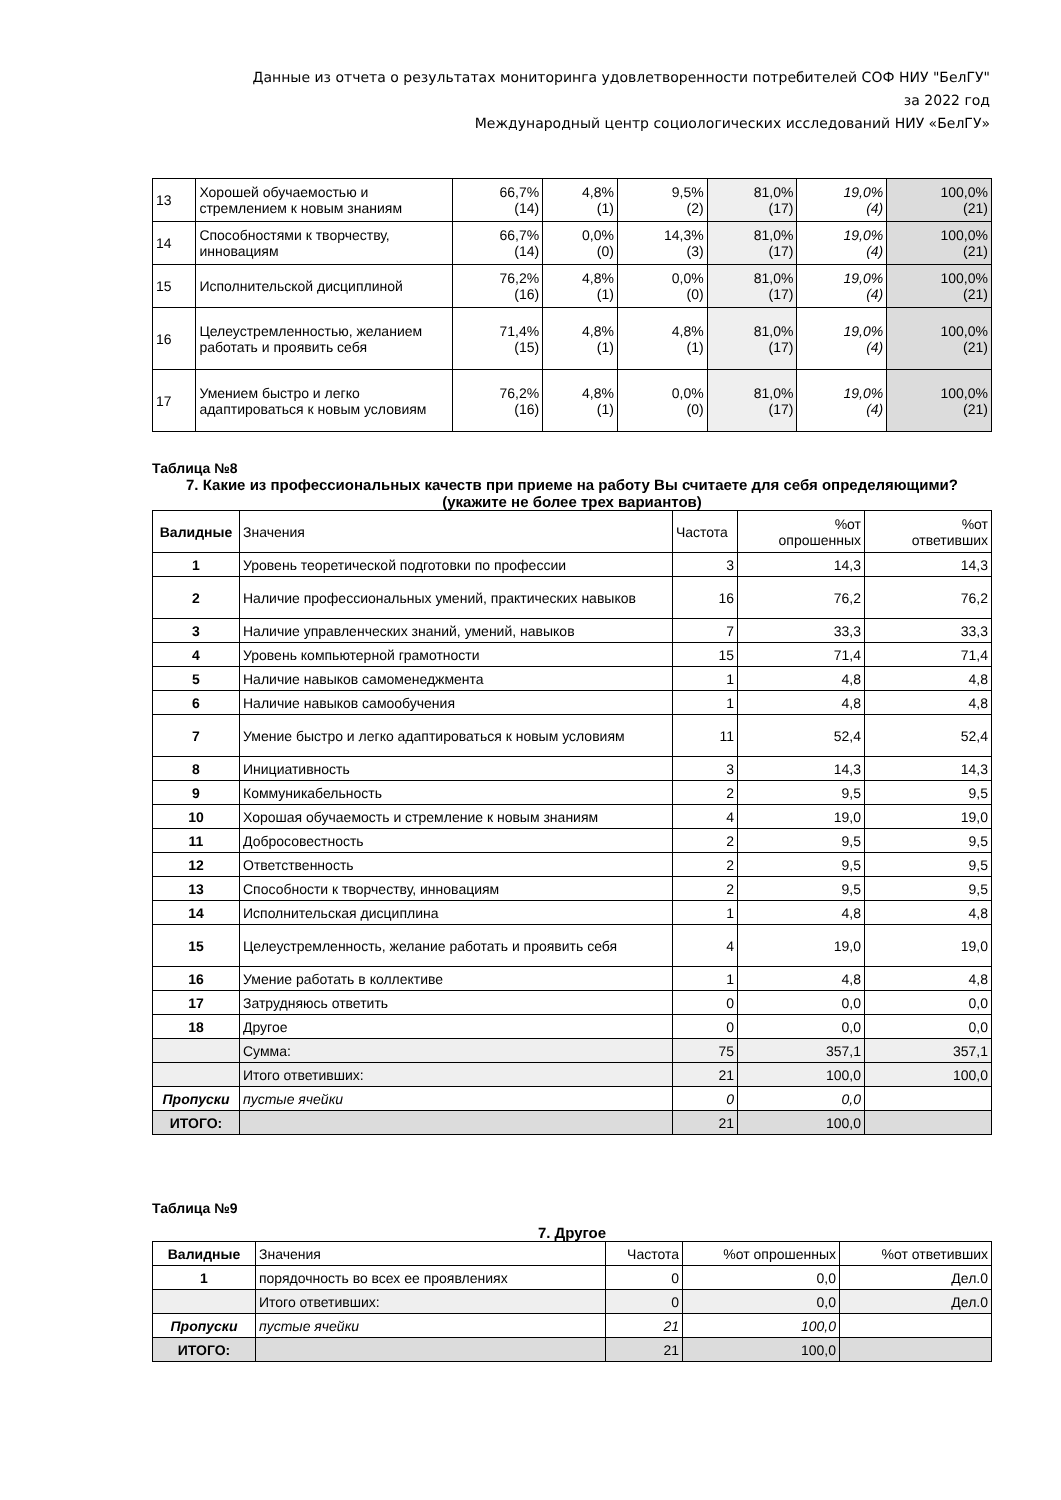Данные из отчета о результатах мониторинга удовлетворенности потребителей СОФ НИУ "БелГУ"
за 2022 год
Международный центр социологических исследований НИУ «БелГУ»
| 13 | Хорошей обучаемостью и стремлением к новым знаниям | 66,7% (14) | 4,8% (1) | 9,5% (2) | 81,0% (17) | 19,0% (4) | 100,0% (21) |
| 14 | Способностями к творчеству, инновациям | 66,7% (14) | 0,0% (0) | 14,3% (3) | 81,0% (17) | 19,0% (4) | 100,0% (21) |
| 15 | Исполнительской дисциплиной | 76,2% (16) | 4,8% (1) | 0,0% (0) | 81,0% (17) | 19,0% (4) | 100,0% (21) |
| 16 | Целеустремленностью, желанием работать и проявить себя | 71,4% (15) | 4,8% (1) | 4,8% (1) | 81,0% (17) | 19,0% (4) | 100,0% (21) |
| 17 | Умением быстро и легко адаптироваться к новым условиям | 76,2% (16) | 4,8% (1) | 0,0% (0) | 81,0% (17) | 19,0% (4) | 100,0% (21) |
Таблица №8
7. Какие из профессиональных качеств при приеме на работу Вы считаете для себя определяющими? (укажите не более трех вариантов)
| Валидные | Значения | Частота | %от опрошенных | %от ответивших |
| 1 | Уровень теоретической подготовки по профессии | 3 | 14,3 | 14,3 |
| 2 | Наличие профессиональных умений, практических навыков | 16 | 76,2 | 76,2 |
| 3 | Наличие управленческих знаний, умений, навыков | 7 | 33,3 | 33,3 |
| 4 | Уровень компьютерной грамотности | 15 | 71,4 | 71,4 |
| 5 | Наличие навыков самоменеджмента | 1 | 4,8 | 4,8 |
| 6 | Наличие навыков самообучения | 1 | 4,8 | 4,8 |
| 7 | Умение быстро и легко адаптироваться к новым условиям | 11 | 52,4 | 52,4 |
| 8 | Инициативность | 3 | 14,3 | 14,3 |
| 9 | Коммуникабельность | 2 | 9,5 | 9,5 |
| 10 | Хорошая обучаемость и стремление к новым знаниям | 4 | 19,0 | 19,0 |
| 11 | Добросовестность | 2 | 9,5 | 9,5 |
| 12 | Ответственность | 2 | 9,5 | 9,5 |
| 13 | Способности к творчеству, инновациям | 2 | 9,5 | 9,5 |
| 14 | Исполнительская дисциплина | 1 | 4,8 | 4,8 |
| 15 | Целеустремленность, желание работать и проявить себя | 4 | 19,0 | 19,0 |
| 16 | Умение работать в коллективе | 1 | 4,8 | 4,8 |
| 17 | Затрудняюсь ответить | 0 | 0,0 | 0,0 |
| 18 | Другое | 0 | 0,0 | 0,0 |
| | Сумма: | 75 | 357,1 | 357,1 |
| | Итого ответивших: | 21 | 100,0 | 100,0 |
| Пропуски | пустые ячейки | 0 | 0,0 | |
| ИТОГО: | | 21 | 100,0 | |
Таблица №9
7. Другое
| Валидные | Значения | Частота | %от опрошенных | %от ответивших |
| 1 | порядочность во всех ее проявлениях | 0 | 0,0 | Дел.0 |
| | Итого ответивших: | 0 | 0,0 | Дел.0 |
| Пропуски | пустые ячейки | 21 | 100,0 | |
| ИТОГО: | | 21 | 100,0 | |